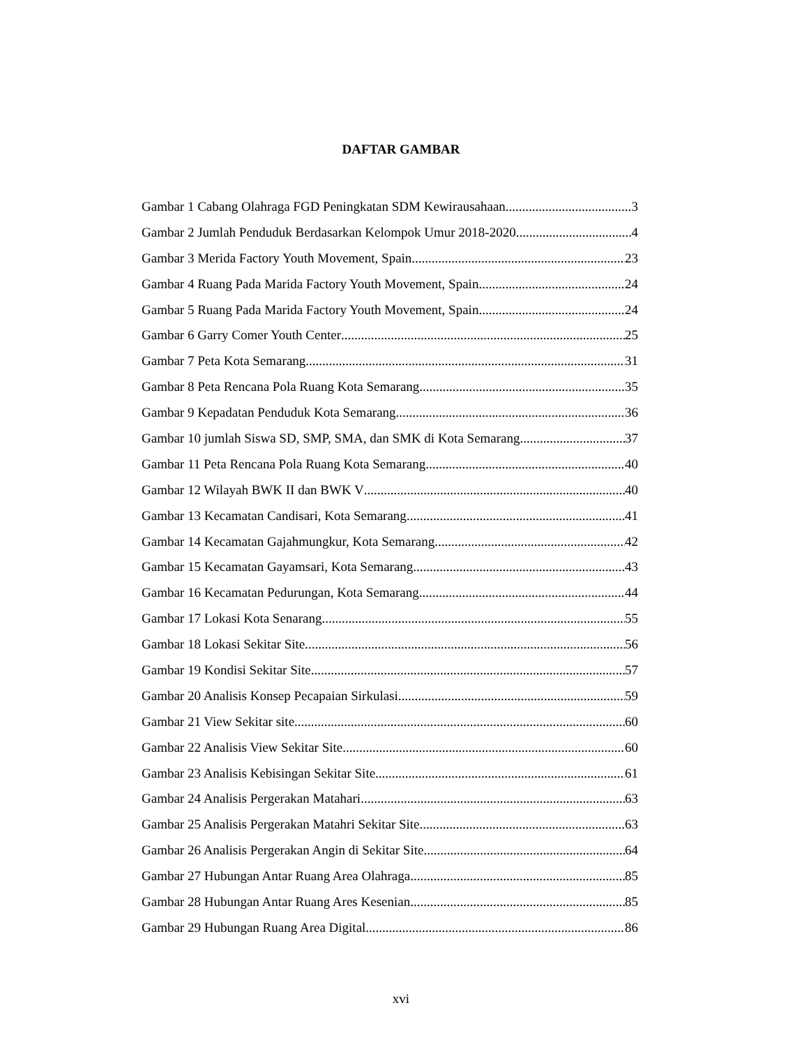DAFTAR GAMBAR
Gambar 1 Cabang Olahraga FGD Peningkatan SDM Kewirausahaan 3
Gambar 2 Jumlah Penduduk Berdasarkan Kelompok Umur 2018-2020 4
Gambar 3 Merida Factory Youth Movement, Spain 23
Gambar 4 Ruang Pada Marida Factory Youth Movement, Spain 24
Gambar 5 Ruang Pada Marida Factory Youth Movement, Spain 24
Gambar 6 Garry Comer Youth Center 25
Gambar 7 Peta Kota Semarang 31
Gambar 8 Peta Rencana Pola Ruang Kota Semarang 35
Gambar 9 Kepadatan Penduduk Kota Semarang 36
Gambar 10 jumlah Siswa SD, SMP, SMA, dan SMK di Kota Semarang 37
Gambar 11 Peta Rencana Pola Ruang Kota Semarang 40
Gambar 12 Wilayah BWK II dan BWK V 40
Gambar 13 Kecamatan Candisari, Kota Semarang 41
Gambar 14 Kecamatan Gajahmungkur, Kota Semarang 42
Gambar 15 Kecamatan Gayamsari, Kota Semarang 43
Gambar 16 Kecamatan Pedurungan, Kota Semarang 44
Gambar 17 Lokasi Kota Senarang 55
Gambar 18 Lokasi Sekitar Site 56
Gambar 19 Kondisi Sekitar Site 57
Gambar 20 Analisis Konsep Pecapaian Sirkulasi 59
Gambar 21 View Sekitar site 60
Gambar 22 Analisis View Sekitar Site 60
Gambar 23 Analisis Kebisingan Sekitar Site 61
Gambar 24 Analisis Pergerakan Matahari 63
Gambar 25 Analisis Pergerakan Matahri Sekitar Site 63
Gambar 26 Analisis Pergerakan Angin di Sekitar Site 64
Gambar 27 Hubungan Antar Ruang Area Olahraga 85
Gambar 28 Hubungan Antar Ruang Ares Kesenian 85
Gambar 29 Hubungan Ruang Area Digital 86
xvi